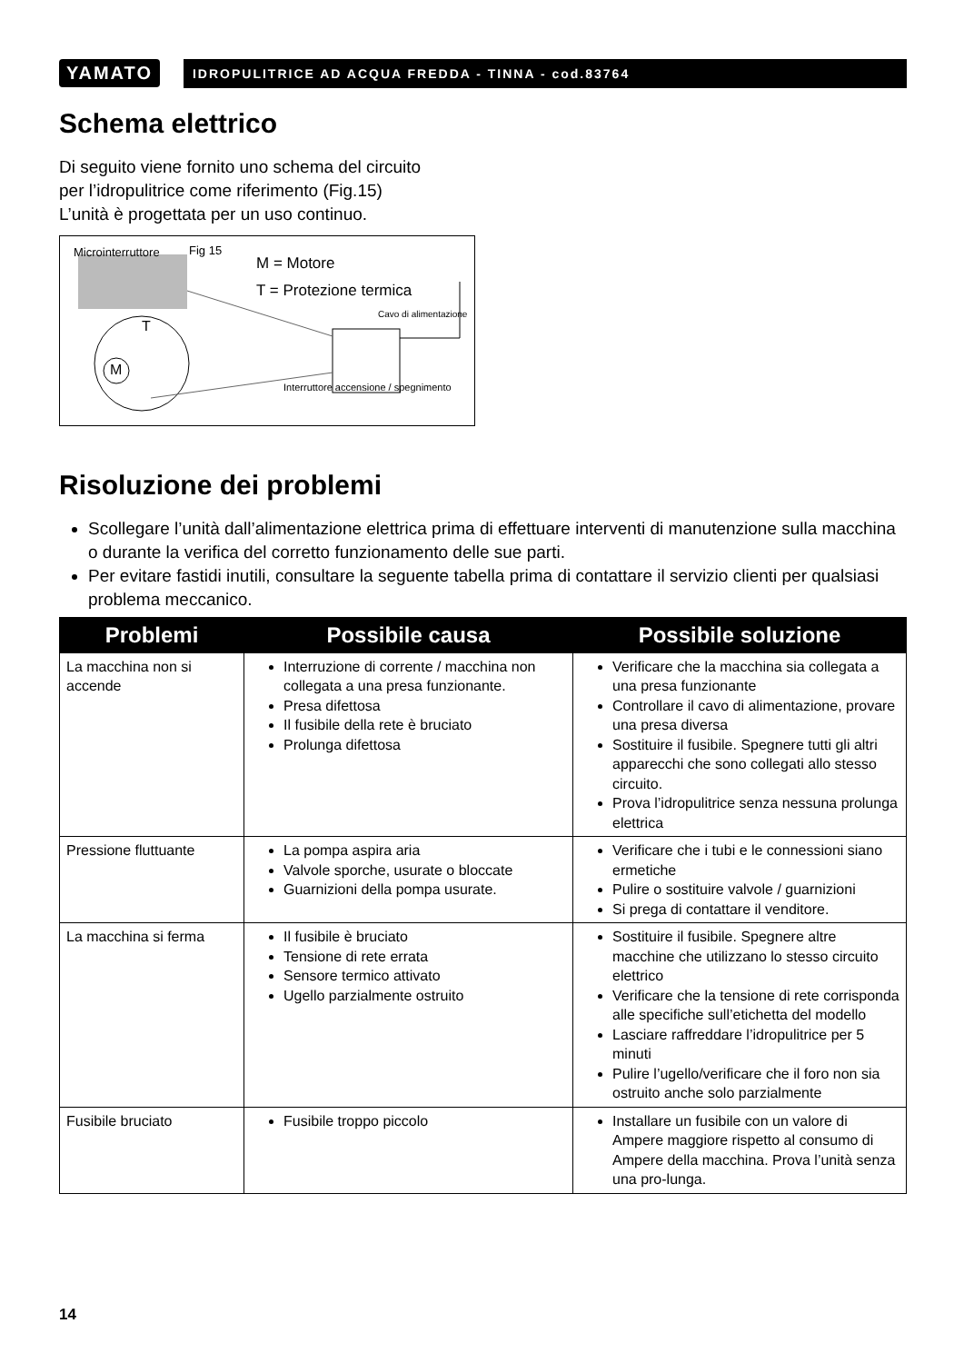YAMATO
IDROPULITRICE AD ACQUA FREDDA - TINNA - cod.83764
Schema elettrico
Di seguito viene fornito uno schema del circuito
per l’idropulitrice come riferimento (Fig.15)
L’unità è progettata per un uso continuo.
Microinterruttore Fig 15
M = Motore
T = Protezione termica
Cavo di alimentazione
M
T
Interruttore accensione / spegnimento
Risoluzione dei problemi
Scollegare l’unità dall’alimentazione elettrica prima di effettuare interventi di manutenzione sulla macchina o durante la verifica del corretto funzionamento delle sue parti.
Per evitare fastidi inutili, consultare la seguente tabella prima di contattare il servizio clienti per qualsiasi problema meccanico.
| Problemi | Possibile causa | Possibile soluzione |
| --- | --- | --- |
| La macchina non si accende | Interruzione di corrente / macchina non collegata a una presa funzionante. Presa difettosa Il fusibile della rete è bruciato Prolunga difettosa | Verificare che la macchina sia collegata a una presa funzionante Controllare il cavo di alimentazione, provare una presa diversa Sostituire il fusibile. Spegnere tutti gli altri apparecchi che sono collegati allo stesso circuito. Prova l’idropulitrice senza nessuna prolunga elettrica |
| Pressione fluttuante | La pompa aspira aria Valvole sporche, usurate o bloccate Guarnizioni della pompa usurate. | Verificare che i tubi e le connessioni siano ermetiche Pulire o sostituire valvole / guarnizioni Si prega di contattare il venditore. |
| La macchina si ferma | Il fusibile è bruciato Tensione di rete errata Sensore termico attivato Ugello parzialmente ostruito | Sostituire il fusibile. Spegnere altre macchine che utilizzano lo stesso circuito elettrico Verificare che la tensione di rete corrisponda alle specifiche sull’etichetta del modello Lasciare raffreddare l’idropulitrice per 5 minuti Pulire l’ugello/verificare che il foro non sia ostruito anche solo parzialmente |
| Fusibile bruciato | Fusibile troppo piccolo | Installare un fusibile con un valore di Ampere maggiore rispetto al consumo di Ampere della macchina. Prova l’unità senza una pro-lunga. |
14